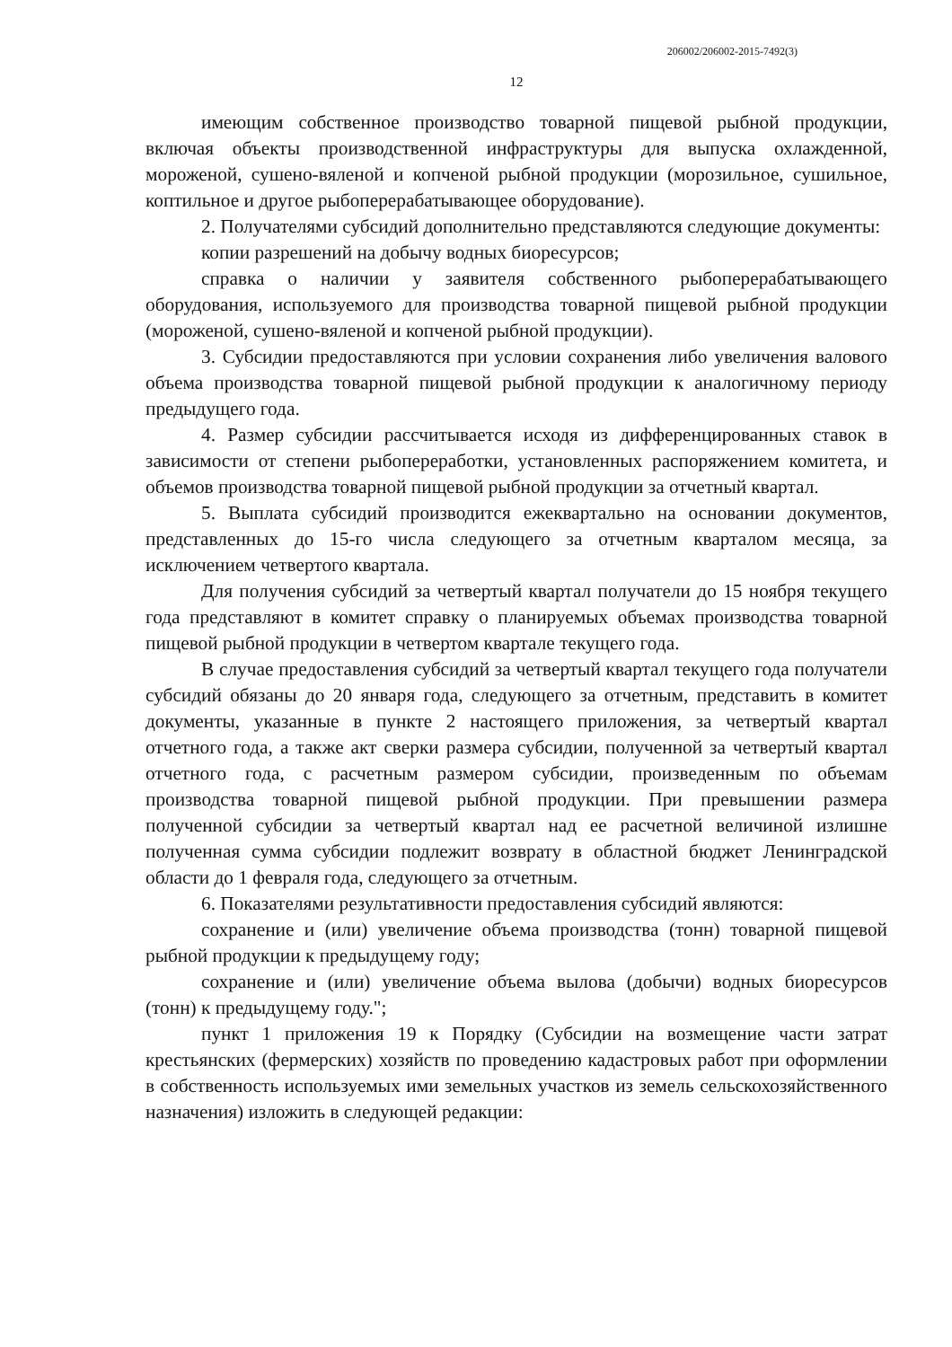206002/206002-2015-7492(3)
12
имеющим собственное производство товарной пищевой рыбной продукции, включая объекты производственной инфраструктуры для выпуска охлажденной, мороженой, сушено-вяленой и копченой рыбной продукции (морозильное, сушильное, коптильное и другое рыбоперерабатывающее оборудование).
2. Получателями субсидий дополнительно представляются следующие документы:
копии разрешений на добычу водных биоресурсов;
справка о наличии у заявителя собственного рыбоперерабатывающего оборудования, используемого для производства товарной пищевой рыбной продукции (мороженой, сушено-вяленой и копченой рыбной продукции).
3. Субсидии предоставляются при условии сохранения либо увеличения валового объема производства товарной пищевой рыбной продукции к аналогичному периоду предыдущего года.
4. Размер субсидии рассчитывается исходя из дифференцированных ставок в зависимости от степени рыбопереработки, установленных распоряжением комитета, и объемов производства товарной пищевой рыбной продукции за отчетный квартал.
5. Выплата субсидий производится ежеквартально на основании документов, представленных до 15-го числа следующего за отчетным кварталом месяца, за исключением четвертого квартала.
Для получения субсидий за четвертый квартал получатели до 15 ноября текущего года представляют в комитет справку о планируемых объемах производства товарной пищевой рыбной продукции в четвертом квартале текущего года.
В случае предоставления субсидий за четвертый квартал текущего года получатели субсидий обязаны до 20 января года, следующего за отчетным, представить в комитет документы, указанные в пункте 2 настоящего приложения, за четвертый квартал отчетного года, а также акт сверки размера субсидии, полученной за четвертый квартал отчетного года, с расчетным размером субсидии, произведенным по объемам производства товарной пищевой рыбной продукции. При превышении размера полученной субсидии за четвертый квартал над ее расчетной величиной излишне полученная сумма субсидии подлежит возврату в областной бюджет Ленинградской области до 1 февраля года, следующего за отчетным.
6. Показателями результативности предоставления субсидий являются:
сохранение и (или) увеличение объема производства (тонн) товарной пищевой рыбной продукции к предыдущему году;
сохранение и (или) увеличение объема вылова (добычи) водных биоресурсов (тонн) к предыдущему году.";
пункт 1 приложения 19 к Порядку (Субсидии на возмещение части затрат крестьянских (фермерских) хозяйств по проведению кадастровых работ при оформлении в собственность используемых ими земельных участков из земель сельскохозяйственного назначения) изложить в следующей редакции: